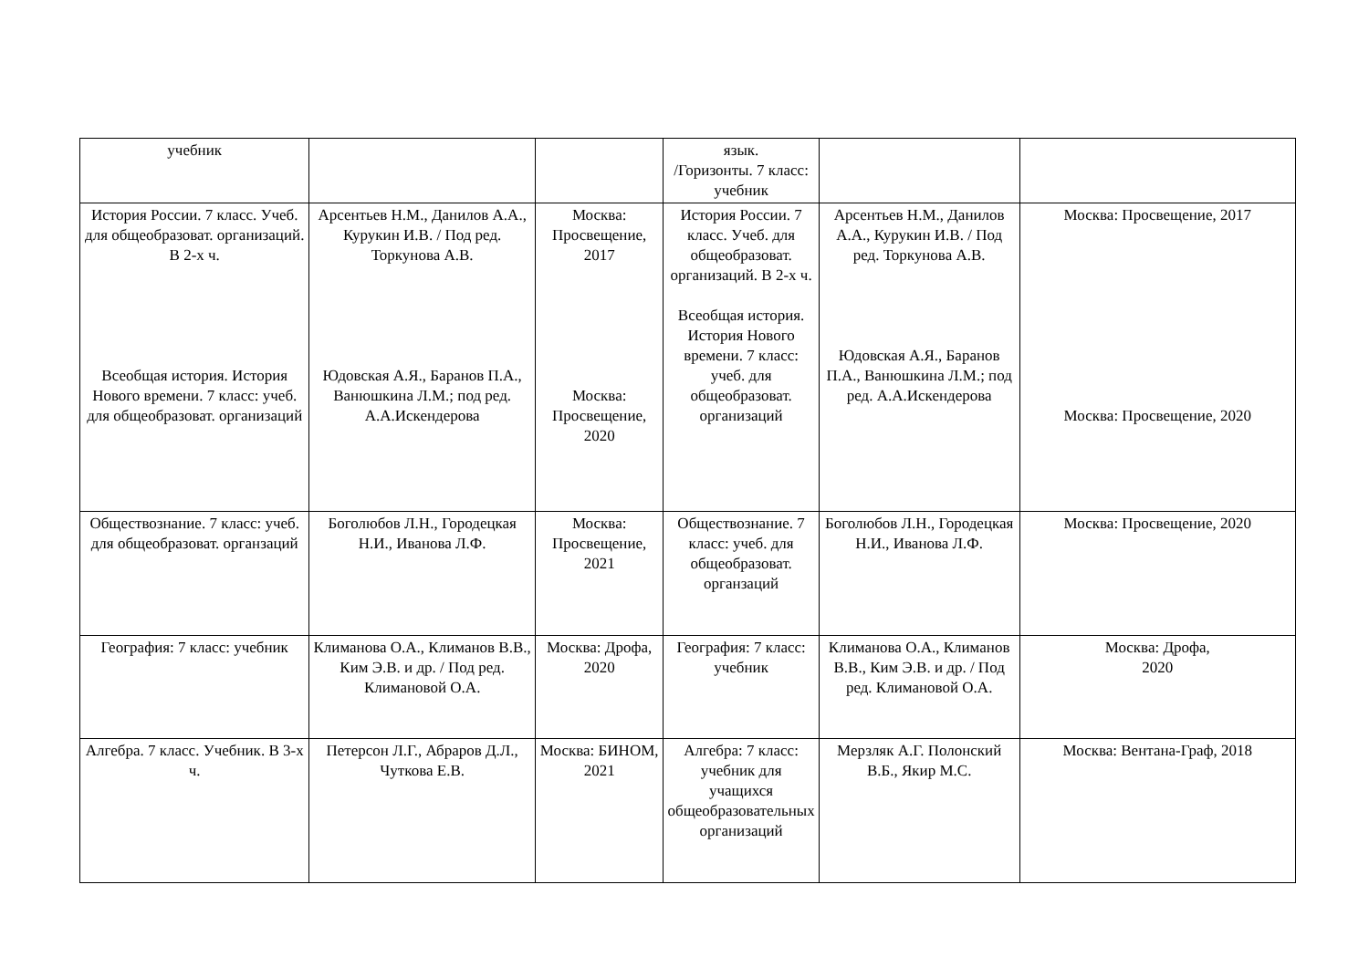| учебник | | | язык. /Горизонты. 7 класс: учебник | | |
| История России. 7 класс. Учеб. для общеобразоват. организаций. В 2-х ч. Всеобщая история. История Нового времени. 7 класс: учеб. для общеобразоват. организаций | Арсентьев Н.М., Данилов А.А., Курукин И.В. / Под ред. Торкунова А.В. Юдовская А.Я., Баранов П.А., Ванюшкина Л.М.; под ред. А.А.Искендерова | Москва: Просвещение, 2017 Москва: Просвещение, 2020 | История России. 7 класс. Учеб. для общеобразоват. организаций. В 2-х ч. Всеобщая история. История Нового времени. 7 класс: учеб. для общеобразоват. организаций | Арсентьев Н.М., Данилов А.А., Курукин И.В. / Под ред. Торкунова А.В. Юдовская А.Я., Баранов П.А., Ванюшкина Л.М.; под ред. А.А.Искендерова | Москва: Просвещение, 2017 Москва: Просвещение, 2020 |
| Обществознание. 7 класс: учеб. для общеобразоват. органзаций | Боголюбов Л.Н., Городецкая Н.И., Иванова Л.Ф. | Москва: Просвещение, 2021 | Обществознание. 7 класс: учеб. для общеобразоват. органзаций | Боголюбов Л.Н., Городецкая Н.И., Иванова Л.Ф. | Москва: Просвещение, 2020 |
| География: 7 класс: учебник | Климанова О.А., Климанов В.В., Ким Э.В. и др. / Под ред. Климановой О.А. | Москва: Дрофа, 2020 | География: 7 класс: учебник | Климанова О.А., Климанов В.В., Ким Э.В. и др. / Под ред. Климановой О.А. | Москва: Дрофа, 2020 |
| Алгебра. 7 класс. Учебник. В 3-х ч. | Петерсон Л.Г., Абраров Д.Л., Чуткова Е.В. | Москва: БИНОМ, 2021 | Алгебра: 7 класс: учебник для учащихся общеобразовательных организаций | Мерзляк А.Г. Полонский В.Б., Якир М.С. | Москва: Вентана-Граф, 2018 |